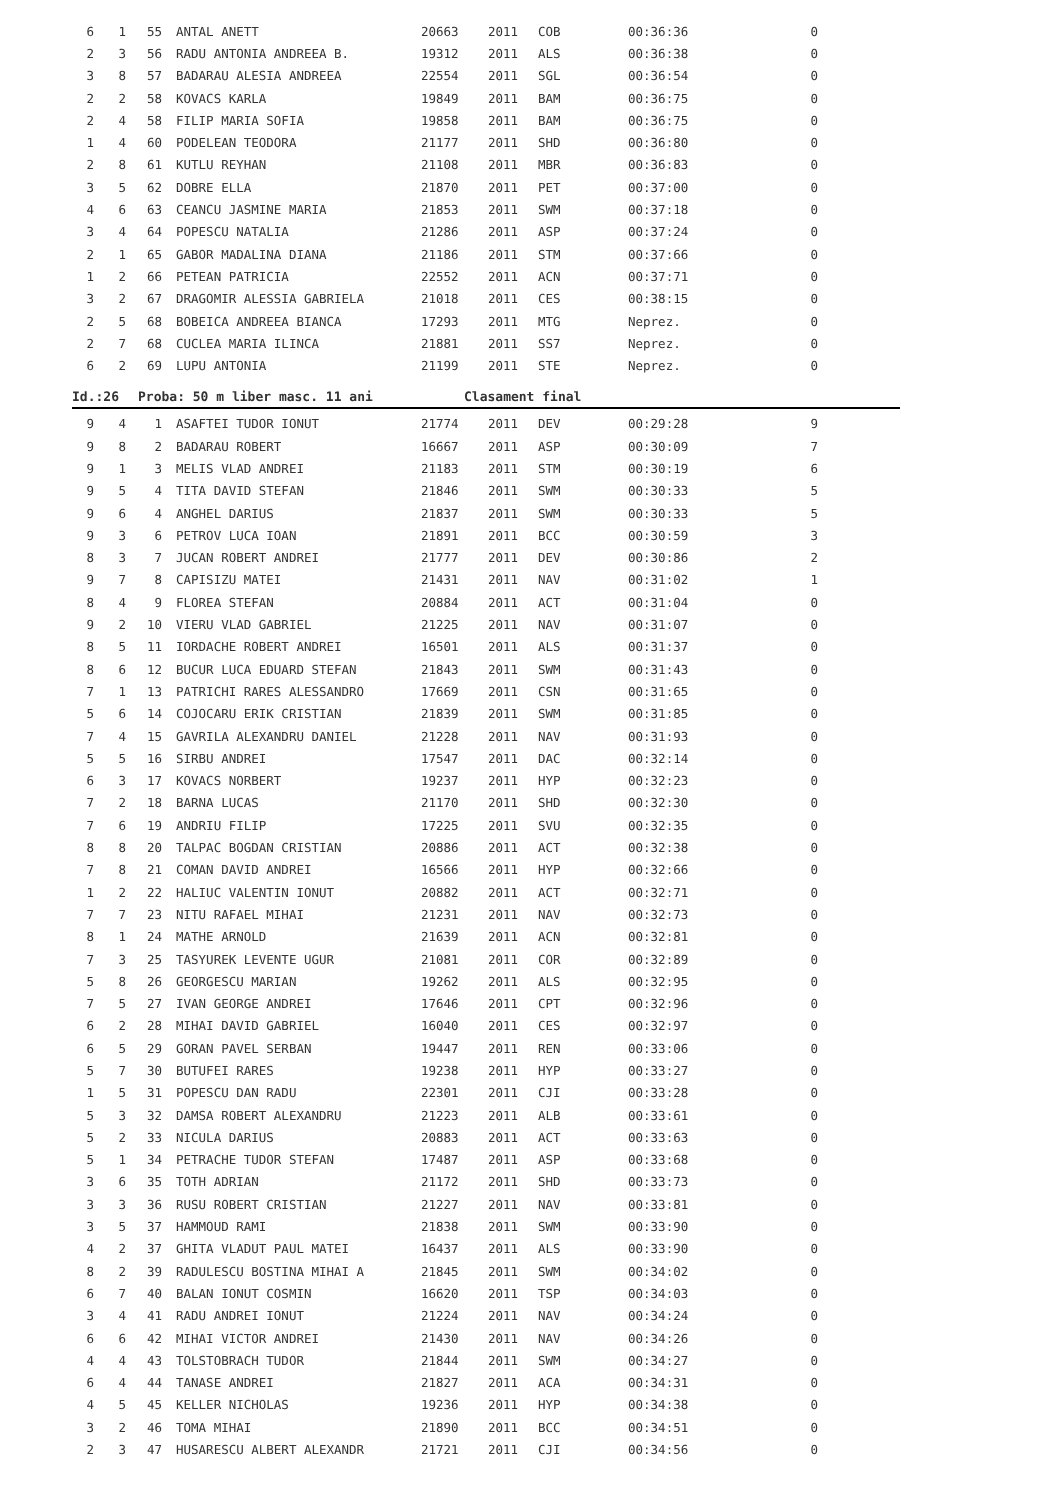| 6 | 1 | 55 | ANTAL ANETT | 20663 | 2011 | COB | 00:36:36 | 0 |
| 2 | 3 | 56 | RADU ANTONIA ANDREEA B. | 19312 | 2011 | ALS | 00:36:38 | 0 |
| 3 | 8 | 57 | BADARAU ALESIA ANDREEA | 22554 | 2011 | SGL | 00:36:54 | 0 |
| 2 | 2 | 58 | KOVACS KARLA | 19849 | 2011 | BAM | 00:36:75 | 0 |
| 2 | 4 | 58 | FILIP MARIA SOFIA | 19858 | 2011 | BAM | 00:36:75 | 0 |
| 1 | 4 | 60 | PODELEAN TEODORA | 21177 | 2011 | SHD | 00:36:80 | 0 |
| 2 | 8 | 61 | KUTLU REYHAN | 21108 | 2011 | MBR | 00:36:83 | 0 |
| 3 | 5 | 62 | DOBRE ELLA | 21870 | 2011 | PET | 00:37:00 | 0 |
| 4 | 6 | 63 | CEANCU JASMINE MARIA | 21853 | 2011 | SWM | 00:37:18 | 0 |
| 3 | 4 | 64 | POPESCU NATALIA | 21286 | 2011 | ASP | 00:37:24 | 0 |
| 2 | 1 | 65 | GABOR MADALINA DIANA | 21186 | 2011 | STM | 00:37:66 | 0 |
| 1 | 2 | 66 | PETEAN PATRICIA | 22552 | 2011 | ACN | 00:37:71 | 0 |
| 3 | 2 | 67 | DRAGOMIR ALESSIA GABRIELA | 21018 | 2011 | CES | 00:38:15 | 0 |
| 2 | 5 | 68 | BOBEICA ANDREEA BIANCA | 17293 | 2011 | MTG | Neprez. | 0 |
| 2 | 7 | 68 | CUCLEA MARIA ILINCA | 21881 | 2011 | SS7 | Neprez. | 0 |
| 6 | 2 | 69 | LUPU ANTONIA | 21199 | 2011 | STE | Neprez. | 0 |
Id.:26 Proba: 50 m liber masc. 11 ani Clasament final
| 9 | 4 | 1 | ASAFTEI TUDOR IONUT | 21774 | 2011 | DEV | 00:29:28 | 9 |
| 9 | 8 | 2 | BADARAU ROBERT | 16667 | 2011 | ASP | 00:30:09 | 7 |
| 9 | 1 | 3 | MELIS VLAD ANDREI | 21183 | 2011 | STM | 00:30:19 | 6 |
| 9 | 5 | 4 | TITA DAVID STEFAN | 21846 | 2011 | SWM | 00:30:33 | 5 |
| 9 | 6 | 4 | ANGHEL DARIUS | 21837 | 2011 | SWM | 00:30:33 | 5 |
| 9 | 3 | 6 | PETROV LUCA IOAN | 21891 | 2011 | BCC | 00:30:59 | 3 |
| 8 | 3 | 7 | JUCAN ROBERT ANDREI | 21777 | 2011 | DEV | 00:30:86 | 2 |
| 9 | 7 | 8 | CAPISIZU MATEI | 21431 | 2011 | NAV | 00:31:02 | 1 |
| 8 | 4 | 9 | FLOREA STEFAN | 20884 | 2011 | ACT | 00:31:04 | 0 |
| 9 | 2 | 10 | VIERU VLAD GABRIEL | 21225 | 2011 | NAV | 00:31:07 | 0 |
| 8 | 5 | 11 | IORDACHE ROBERT ANDREI | 16501 | 2011 | ALS | 00:31:37 | 0 |
| 8 | 6 | 12 | BUCUR LUCA EDUARD STEFAN | 21843 | 2011 | SWM | 00:31:43 | 0 |
| 7 | 1 | 13 | PATRICHI RARES ALESSANDRO | 17669 | 2011 | CSN | 00:31:65 | 0 |
| 5 | 6 | 14 | COJOCARU ERIK CRISTIAN | 21839 | 2011 | SWM | 00:31:85 | 0 |
| 7 | 4 | 15 | GAVRILA ALEXANDRU DANIEL | 21228 | 2011 | NAV | 00:31:93 | 0 |
| 5 | 5 | 16 | SIRBU ANDREI | 17547 | 2011 | DAC | 00:32:14 | 0 |
| 6 | 3 | 17 | KOVACS NORBERT | 19237 | 2011 | HYP | 00:32:23 | 0 |
| 7 | 2 | 18 | BARNA LUCAS | 21170 | 2011 | SHD | 00:32:30 | 0 |
| 7 | 6 | 19 | ANDRIU FILIP | 17225 | 2011 | SVU | 00:32:35 | 0 |
| 8 | 8 | 20 | TALPAC BOGDAN CRISTIAN | 20886 | 2011 | ACT | 00:32:38 | 0 |
| 7 | 8 | 21 | COMAN DAVID ANDREI | 16566 | 2011 | HYP | 00:32:66 | 0 |
| 1 | 2 | 22 | HALIUC VALENTIN IONUT | 20882 | 2011 | ACT | 00:32:71 | 0 |
| 7 | 7 | 23 | NITU RAFAEL MIHAI | 21231 | 2011 | NAV | 00:32:73 | 0 |
| 8 | 1 | 24 | MATHE ARNOLD | 21639 | 2011 | ACN | 00:32:81 | 0 |
| 7 | 3 | 25 | TASYUREK LEVENTE UGUR | 21081 | 2011 | COR | 00:32:89 | 0 |
| 5 | 8 | 26 | GEORGESCU MARIAN | 19262 | 2011 | ALS | 00:32:95 | 0 |
| 7 | 5 | 27 | IVAN GEORGE ANDREI | 17646 | 2011 | CPT | 00:32:96 | 0 |
| 6 | 2 | 28 | MIHAI DAVID GABRIEL | 16040 | 2011 | CES | 00:32:97 | 0 |
| 6 | 5 | 29 | GORAN PAVEL SERBAN | 19447 | 2011 | REN | 00:33:06 | 0 |
| 5 | 7 | 30 | BUTUFEI RARES | 19238 | 2011 | HYP | 00:33:27 | 0 |
| 1 | 5 | 31 | POPESCU DAN RADU | 22301 | 2011 | CJI | 00:33:28 | 0 |
| 5 | 3 | 32 | DAMSA ROBERT ALEXANDRU | 21223 | 2011 | ALB | 00:33:61 | 0 |
| 5 | 2 | 33 | NICULA DARIUS | 20883 | 2011 | ACT | 00:33:63 | 0 |
| 5 | 1 | 34 | PETRACHE TUDOR STEFAN | 17487 | 2011 | ASP | 00:33:68 | 0 |
| 3 | 6 | 35 | TOTH ADRIAN | 21172 | 2011 | SHD | 00:33:73 | 0 |
| 3 | 3 | 36 | RUSU ROBERT CRISTIAN | 21227 | 2011 | NAV | 00:33:81 | 0 |
| 3 | 5 | 37 | HAMMOUD RAMI | 21838 | 2011 | SWM | 00:33:90 | 0 |
| 4 | 2 | 37 | GHITA VLADUT PAUL MATEI | 16437 | 2011 | ALS | 00:33:90 | 0 |
| 8 | 2 | 39 | RADULESCU BOSTINA MIHAI A | 21845 | 2011 | SWM | 00:34:02 | 0 |
| 6 | 7 | 40 | BALAN IONUT COSMIN | 16620 | 2011 | TSP | 00:34:03 | 0 |
| 3 | 4 | 41 | RADU ANDREI IONUT | 21224 | 2011 | NAV | 00:34:24 | 0 |
| 6 | 6 | 42 | MIHAI VICTOR ANDREI | 21430 | 2011 | NAV | 00:34:26 | 0 |
| 4 | 4 | 43 | TOLSTOBRACH TUDOR | 21844 | 2011 | SWM | 00:34:27 | 0 |
| 6 | 4 | 44 | TANASE ANDREI | 21827 | 2011 | ACA | 00:34:31 | 0 |
| 4 | 5 | 45 | KELLER NICHOLAS | 19236 | 2011 | HYP | 00:34:38 | 0 |
| 3 | 2 | 46 | TOMA MIHAI | 21890 | 2011 | BCC | 00:34:51 | 0 |
| 2 | 3 | 47 | HUSARESCU ALBERT ALEXANDR | 21721 | 2011 | CJI | 00:34:56 | 0 |